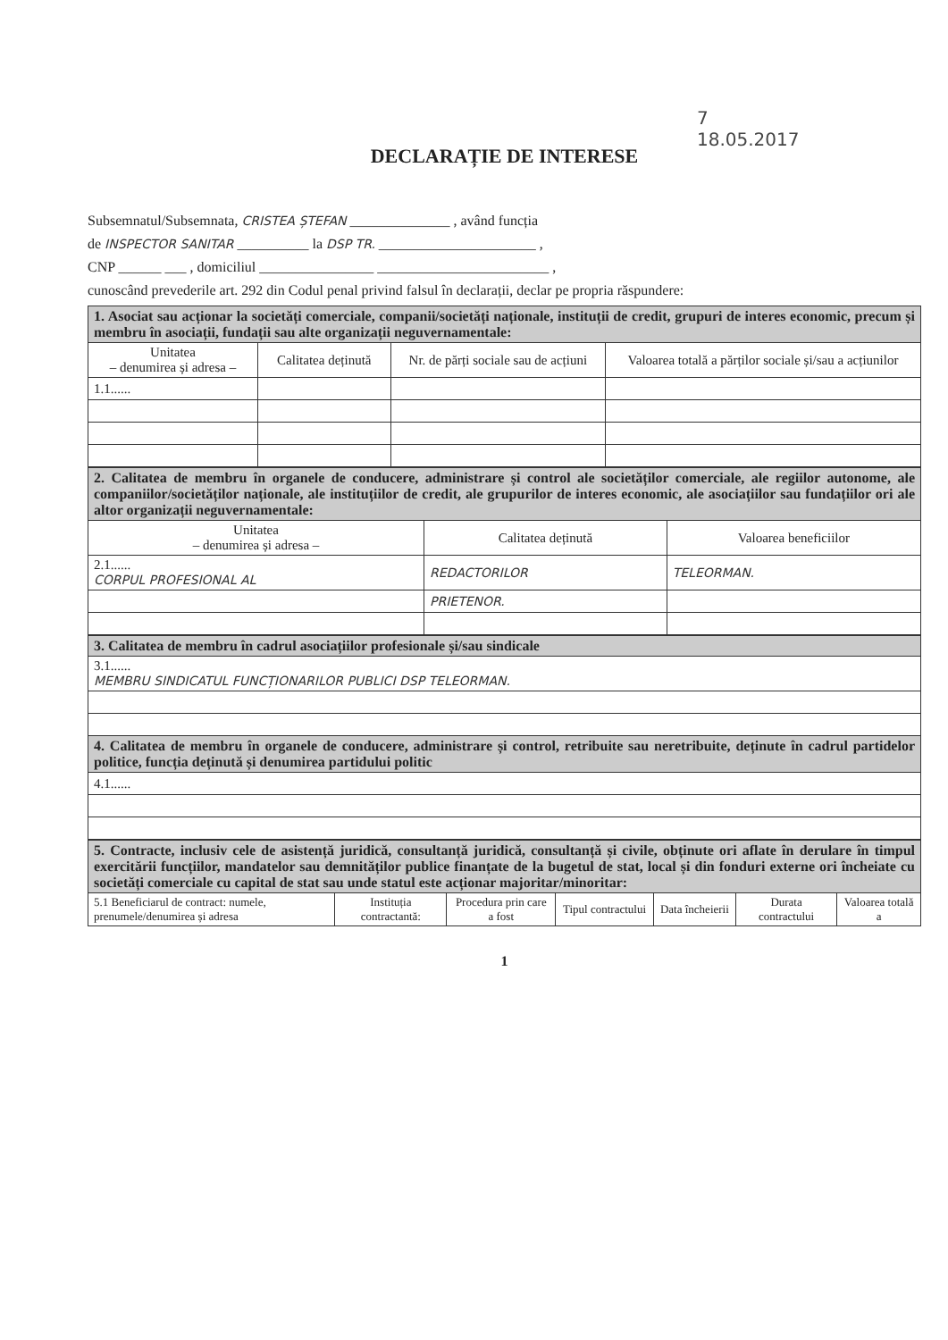7
18.05.2017
DECLARAȚIE DE INTERESE
Subsemnatul/Subsemnata, CRISTEA ȘTEFAN ______________ , având funcția
de INSPECTOR SANITAR __________ la DSP TR. ______________________ ,
CNP ______ ___ , domiciliul ________________ ________________________ ,
cunoscând prevederile art. 292 din Codul penal privind falsul în declarații, declar pe propria răspundere:
| 1. Asociat sau acționar la societăți comerciale, companii/societăți naționale, instituții de credit, grupuri de interes economic, precum și membru în asociații, fundații sau alte organizații neguvernamentale: | | | |
| Unitatea – denumirea și adresa – | Calitatea deținută | Nr. de părți sociale sau de acțiuni | Valoarea totală a părților sociale și/sau a acțiunilor |
| 1.1...... | | | |
| 2. Calitatea de membru în organele de conducere, administrare și control ale societăților comerciale, ale regiilor autonome, ale companiilor/societăților naționale, ale instituțiilor de credit, ale grupurilor de interes economic, ale asociațiilor sau fundațiilor ori ale altor organizații neguvernamentale: | | |
| Unitatea – denumirea și adresa – | Calitatea deținută | Valoarea beneficiilor |
| 2.1...... CORPUL PROFESIONAL AL | REDACTORILOR | TELEORMAN. |
| | PRIETENOR. | |
| 3. Calitatea de membru în cadrul asociațiilor profesionale și/sau sindicale |
| 3.1...... MEMBRU SINDICATUL FUNCȚIONARILOR PUBLICI DSP TELEORMAN. |
| 4. Calitatea de membru în organele de conducere, administrare și control, retribuite sau neretribuite, deținute în cadrul partidelor politice, funcția deținută și denumirea partidului politic |
| 4.1...... |
| 5. Contracte, inclusiv cele de asistență juridică, consultanță juridică, consultanță și civile, obținute ori aflate în derulare în timpul exercitării funcțiilor, mandatelor sau demnităților publice finanțate de la bugetul de stat, local și din fonduri externe ori încheiate cu societăți comerciale cu capital de stat sau unde statul este acționar majoritar/minoritar: | | | | | | |
| 5.1 Beneficiarul de contract: numele, prenumele/denumirea și adresa | Instituția contractantă: | Procedura prin care a fost | Tipul contractului | Data încheierii | Durata contractului | Valoarea totală a |
1